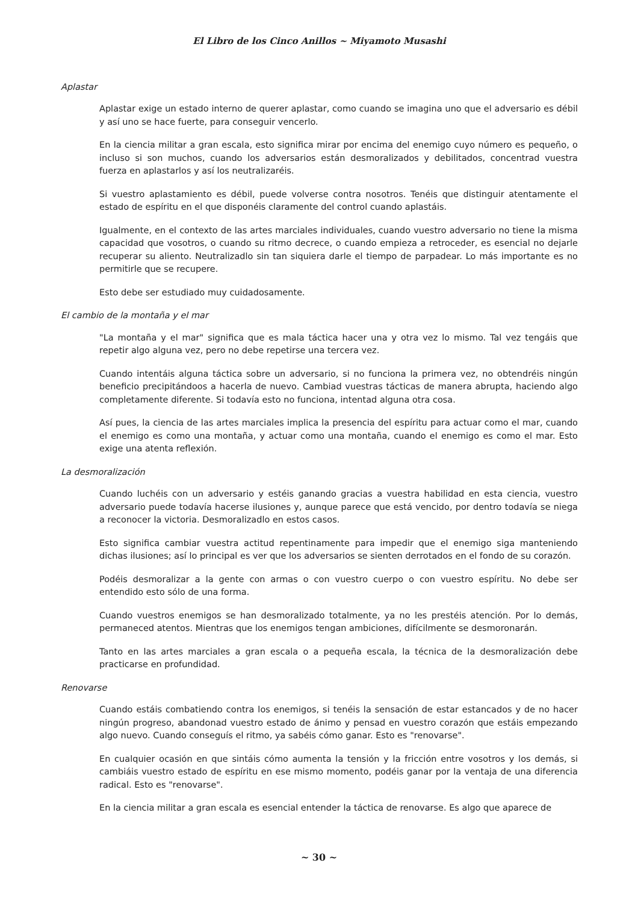El Libro de los Cinco Anillos ~ Miyamoto Musashi
Aplastar
Aplastar exige un estado interno de querer aplastar, como cuando se imagina uno que el adversario es débil y así uno se hace fuerte, para conseguir vencerlo.
En la ciencia militar a gran escala, esto significa mirar por encima del enemigo cuyo número es pequeño, o incluso si son muchos, cuando los adversarios están desmoralizados y debilitados, concentrad vuestra fuerza en aplastarlos y así los neutralizaréis.
Si vuestro aplastamiento es débil, puede volverse contra nosotros. Tenéis que distinguir atentamente el estado de espíritu en el que disponéis claramente del control cuando aplastáis.
Igualmente, en el contexto de las artes marciales individuales, cuando vuestro adversario no tiene la misma capacidad que vosotros, o cuando su ritmo decrece, o cuando empieza a retroceder, es esencial no dejarle recuperar su aliento. Neutralizadlo sin tan siquiera darle el tiempo de parpadear. Lo más importante es no permitirle que se recupere.
Esto debe ser estudiado muy cuidadosamente.
El cambio de la montaña y el mar
"La montaña y el mar" significa que es mala táctica hacer una y otra vez lo mismo. Tal vez tengáis que repetir algo alguna vez, pero no debe repetirse una tercera vez.
Cuando intentáis alguna táctica sobre un adversario, si no funciona la primera vez, no obtendréis ningún beneficio precipitándoos a hacerla de nuevo. Cambiad vuestras tácticas de manera abrupta, haciendo algo completamente diferente. Si todavía esto no funciona, intentad alguna otra cosa.
Así pues, la ciencia de las artes marciales implica la presencia del espíritu para actuar como el mar, cuando el enemigo es como una montaña, y actuar como una montaña, cuando el enemigo es como el mar. Esto exige una atenta reflexión.
La desmoralización
Cuando luchéis con un adversario y estéis ganando gracias a vuestra habilidad en esta ciencia, vuestro adversario puede todavía hacerse ilusiones y, aunque parece que está vencido, por dentro todavía se niega a reconocer la victoria. Desmoralizadlo en estos casos.
Esto significa cambiar vuestra actitud repentinamente para impedir que el enemigo siga manteniendo dichas ilusiones; así lo principal es ver que los adversarios se sienten derrotados en el fondo de su corazón.
Podéis desmoralizar a la gente con armas o con vuestro cuerpo o con vuestro espíritu. No debe ser entendido esto sólo de una forma.
Cuando vuestros enemigos se han desmoralizado totalmente, ya no les prestéis atención. Por lo demás, permaneced atentos. Mientras que los enemigos tengan ambiciones, difícilmente se desmoronarán.
Tanto en las artes marciales a gran escala o a pequeña escala, la técnica de la desmoralización debe practicarse en profundidad.
Renovarse
Cuando estáis combatiendo contra los enemigos, si tenéis la sensación de estar estancados y de no hacer ningún progreso, abandonad vuestro estado de ánimo y pensad en vuestro corazón que estáis empezando algo nuevo. Cuando conseguís el ritmo, ya sabéis cómo ganar. Esto es "renovarse".
En cualquier ocasión en que sintáis cómo aumenta la tensión y la fricción entre vosotros y los demás, si cambiáis vuestro estado de espíritu en ese mismo momento, podéis ganar por la ventaja de una diferencia radical. Esto es "renovarse".
En la ciencia militar a gran escala es esencial entender la táctica de renovarse. Es algo que aparece de
~ 30 ~